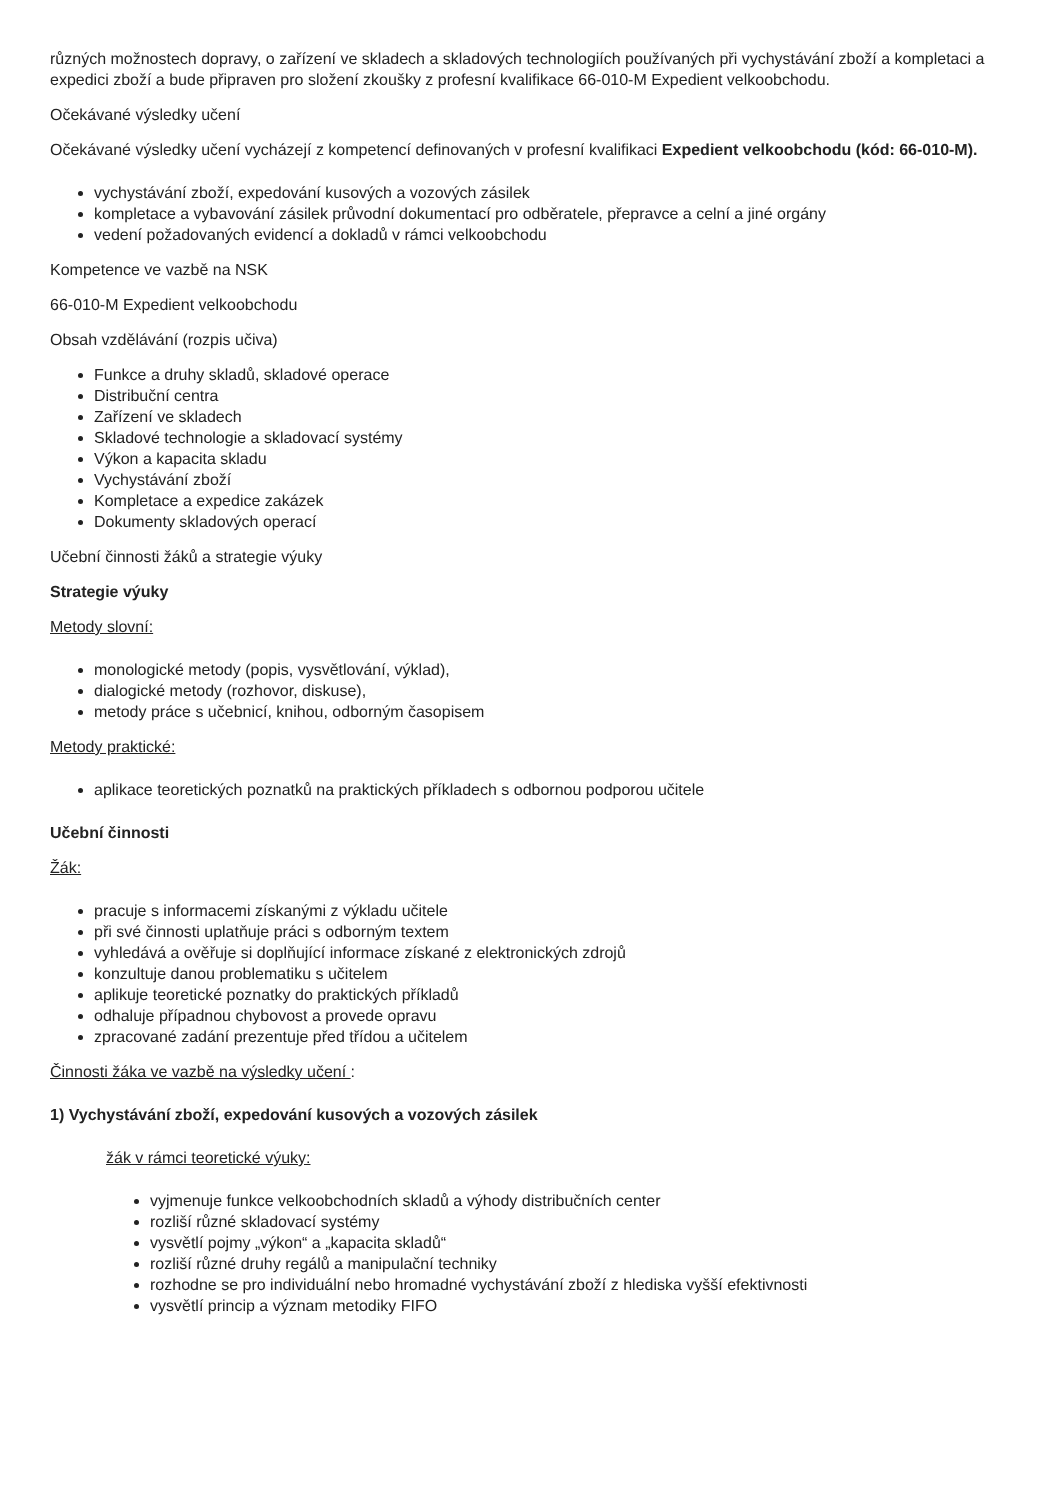různých možnostech dopravy, o zařízení ve skladech a skladových technologiích používaných při vychystávání zboží a kompletaci a expedici zboží a bude připraven pro složení zkoušky z profesní kvalifikace 66-010-M Expedient velkoobchodu.
Očekávané výsledky učení
Očekávané výsledky učení vycházejí z kompetencí definovaných v profesní kvalifikaci Expedient velkoobchodu (kód: 66-010-M).
vychystávání zboží, expedování kusových a vozových zásilek
kompletace a vybavování zásilek průvodní dokumentací pro odběratele, přepravce a celní a jiné orgány
vedení požadovaných evidencí a dokladů v rámci velkoobchodu
Kompetence ve vazbě na NSK
66-010-M Expedient velkoobchodu
Obsah vzdělávání (rozpis učiva)
Funkce a druhy skladů, skladové operace
Distribuční centra
Zařízení ve skladech
Skladové technologie a skladovací systémy
Výkon a kapacita skladu
Vychystávání zboží
Kompletace a expedice zakázek
Dokumenty skladových operací
Učební činnosti žáků a strategie výuky
Strategie výuky
Metody slovní:
monologické metody (popis, vysvětlování, výklad),
dialogické metody (rozhovor, diskuse),
metody práce s učebnicí, knihou, odborným časopisem
Metody praktické:
aplikace teoretických poznatků na praktických příkladech s odbornou podporou učitele
Učební činnosti
Žák:
pracuje s informacemi získanými z výkladu učitele
při své činnosti uplatňuje práci s odborným textem
vyhledává a ověřuje si doplňující informace získané z elektronických zdrojů
konzultuje danou problematiku s učitelem
aplikuje teoretické poznatky do praktických příkladů
odhaluje případnou chybovost a provede opravu
zpracované zadání prezentuje před třídou a učitelem
Činnosti žáka ve vazbě na výsledky učení :
1) Vychystávání zboží, expedování kusových a vozových zásilek
žák v rámci teoretické výuky:
vyjmenuje funkce velkoobchodních skladů a výhody distribučních center
rozliší různé skladovací systémy
vysvětlí pojmy „výkon“ a „kapacita skladů“
rozliší různé druhy regálů a manipulační techniky
rozhodne se pro individuální nebo hromadné vychystávání zboží z hlediska vyšší efektivnosti
vysvětlí princip a význam metodiky FIFO